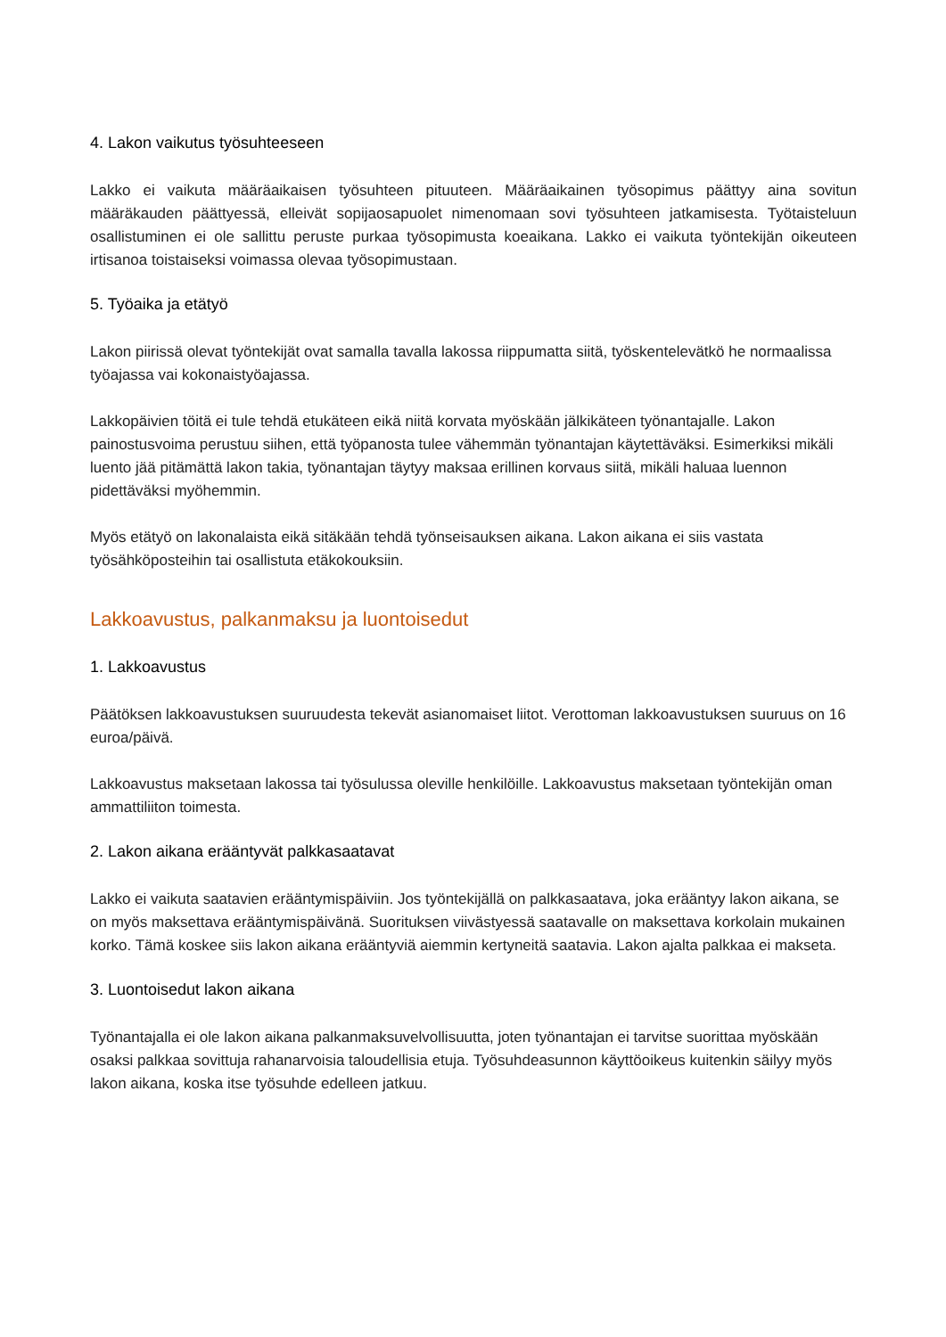4. Lakon vaikutus työsuhteeseen
Lakko ei vaikuta määräaikaisen työsuhteen pituuteen. Määräaikainen työsopimus päättyy aina sovitun määräkauden päättyessä, elleivät sopijaosapuolet nimenomaan sovi työsuhteen jatkamisesta. Työtaisteluun osallistuminen ei ole sallittu peruste purkaa työsopimusta koeaikana. Lakko ei vaikuta työntekijän oikeuteen irtisanoa toistaiseksi voimassa olevaa työsopimustaan.
5. Työaika ja etätyö
Lakon piirissä olevat työntekijät ovat samalla tavalla lakossa riippumatta siitä, työskentelevätkö he normaalissa työajassa vai kokonaistyöajassa.
Lakkopäivien töitä ei tule tehdä etukäteen eikä niitä korvata myöskään jälkikäteen työnantajalle. Lakon painostusvoima perustuu siihen, että työpanosta tulee vähemmän työnantajan käytettäväksi. Esimerkiksi mikäli luento jää pitämättä lakon takia, työnantajan täytyy maksaa erillinen korvaus siitä, mikäli haluaa luennon pidettäväksi myöhemmin.
Myös etätyö on lakonalaista eikä sitäkään tehdä työnseisauksen aikana. Lakon aikana ei siis vastata työsähköposteihin tai osallistuta etäkokouksiin.
Lakkoavustus, palkanmaksu ja luontoisedut
1. Lakkoavustus
Päätöksen lakkoavustuksen suuruudesta tekevät asianomaiset liitot. Verottoman lakkoavustuksen suuruus on 16 euroa/päivä.
Lakkoavustus maksetaan lakossa tai työsulussa oleville henkilöille. Lakkoavustus maksetaan työntekijän oman ammattiliiton toimesta.
2. Lakon aikana erääntyvät palkkasaatavat
Lakko ei vaikuta saatavien erääntymispäiviin. Jos työntekijällä on palkkasaatava, joka erääntyy lakon aikana, se on myös maksettava erääntymispäivänä. Suorituksen viivästyessä saatavalle on maksettava korkolain mukainen korko. Tämä koskee siis lakon aikana erääntyviä aiemmin kertyneitä saatavia. Lakon ajalta palkkaa ei makseta.
3. Luontoisedut lakon aikana
Työnantajalla ei ole lakon aikana palkanmaksuvelvollisuutta, joten työnantajan ei tarvitse suorittaa myöskään osaksi palkkaa sovittuja rahanarvoisia taloudellisia etuja. Työsuhdeasunnon käyttöoikeus kuitenkin säilyy myös lakon aikana, koska itse työsuhde edelleen jatkuu.